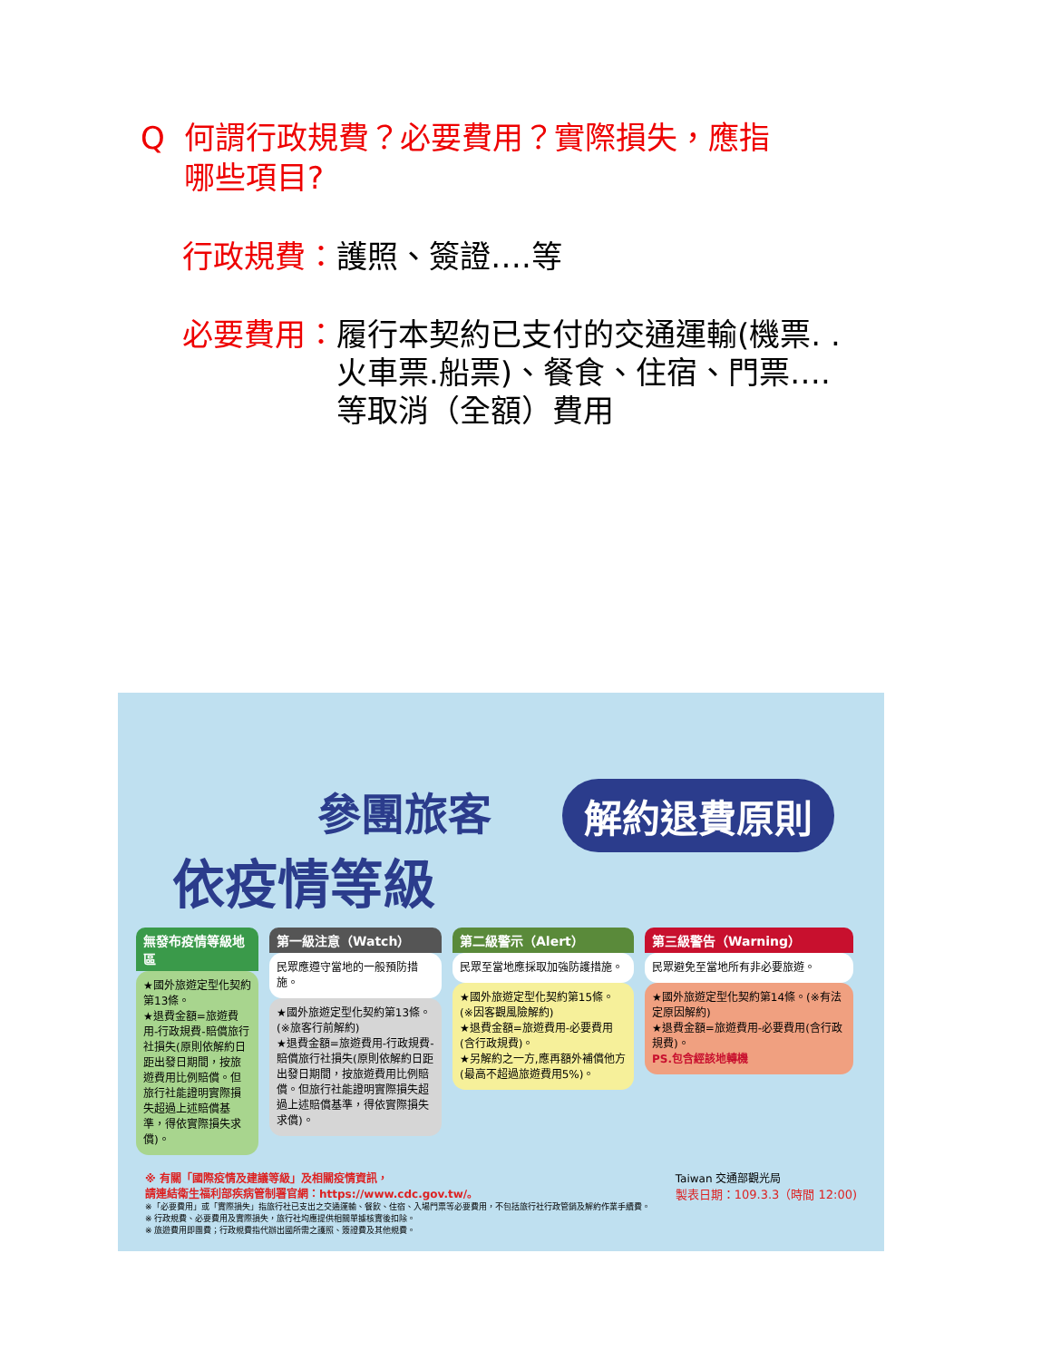Q何謂行政規費？必要費用？實際損失，應指
哪些項目?
行政規費： 護照、簽證….等
必要費用： 履行本契約已支付的交通運輸(機票. .
火車票.船票)、餐食、住宿、門票….
等取消（全額）費用
參團旅客
依疫情等級
解約退費原則
無發布疫情等級地區
★國外旅遊定型化契約第13條。
★退費金額=旅遊費用-行政規費-賠償旅行社損失(原則依解約日距出發日期間，按旅遊費用比例賠償。但旅行社能證明實際損失超過上述賠償基準，得依實際損失求償)。
第一級注意（Watch）
民眾應遵守當地的一般預防措施。
★國外旅遊定型化契約第13條。(※旅客行前解約)
★退費金額=旅遊費用-行政規費-賠償旅行社損失(原則依解約日距出發日期間，按旅遊費用比例賠償。但旅行社能證明實際損失超過上述賠償基準，得依實際損失求償)。
第二級警示（Alert）
民眾至當地應採取加強防護措施。
★國外旅遊定型化契約第15條。(※因客觀風險解約)
★退費金額=旅遊費用-必要費用(含行政規費)。
★另解約之一方,應再額外補償他方(最高不超過旅遊費用5%)。
第三級警告（Warning）
民眾避免至當地所有非必要旅遊。
★國外旅遊定型化契約第14條。(※有法定原因解約)
★退費金額=旅遊費用-必要費用(含行政規費)。
PS.包含經該地轉機
※ 有關「國際疫情及建議等級」及相關疫情資訊，
請連結衛生福利部疾病管制署官網：https://www.cdc.gov.tw/。
※「必要費用」或「實際損失」指旅行社已支出之交通運輸、餐飲、住宿、入場門票等必要費用，不包括旅行社行政管銷及解約作業手續費。
※ 行政規費、必要費用及實際損失，旅行社均應提供相關單據核實後扣除。
※ 旅遊費用即團費；行政規費指代辦出國所需之護照、簽證費及其他規費。
Taiwan 交通部觀光局
製表日期：109.3.3（時間 12:00)